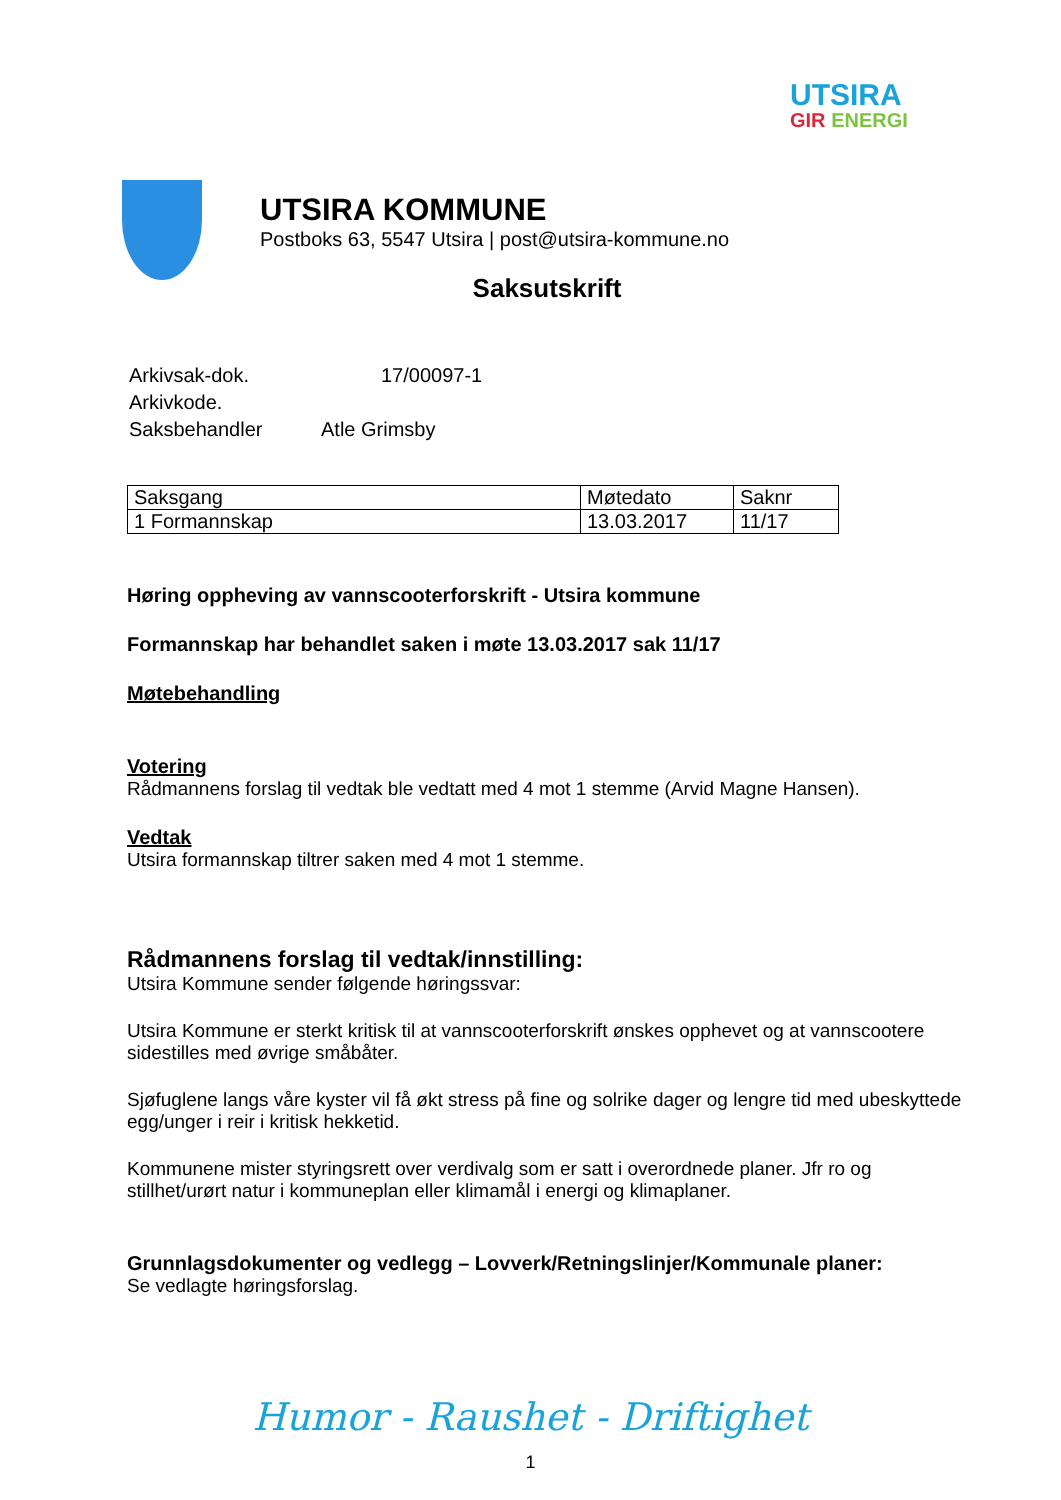UTSIRA
GIR ENERGI
UTSIRA KOMMUNE
Postboks 63, 5547 Utsira | post@utsira-kommune.no
Saksutskrift
| Arkivsak-dok. | 17/00097-1 |
| Arkivkode. | |
| Saksbehandler | Atle Grimsby |
| Saksgang | Møtedato | Saknr |
| 1 Formannskap | 13.03.2017 | 11/17 |
Høring oppheving av vannscooterforskrift - Utsira kommune
Formannskap har behandlet saken i møte 13.03.2017 sak 11/17
Møtebehandling
Votering
Rådmannens forslag til vedtak ble vedtatt med 4 mot 1 stemme (Arvid Magne Hansen).
Vedtak
Utsira formannskap tiltrer saken med 4 mot 1 stemme.
Rådmannens forslag til vedtak/innstilling:
Utsira Kommune sender følgende høringssvar:
Utsira Kommune er sterkt kritisk til at vannscooterforskrift ønskes opphevet og at vannscootere sidestilles med øvrige småbåter.
Sjøfuglene langs våre kyster vil få økt stress på fine og solrike dager og lengre tid med ubeskyttede egg/unger i reir i kritisk hekketid.
Kommunene mister styringsrett over verdivalg som er satt i overordnede planer. Jfr ro og stillhet/urørt natur i kommuneplan eller klimamål i energi og klimaplaner.
Grunnlagsdokumenter og vedlegg – Lovverk/Retningslinjer/Kommunale planer:
Se vedlagte høringsforslag.
Humor - Raushet - Driftighet
1